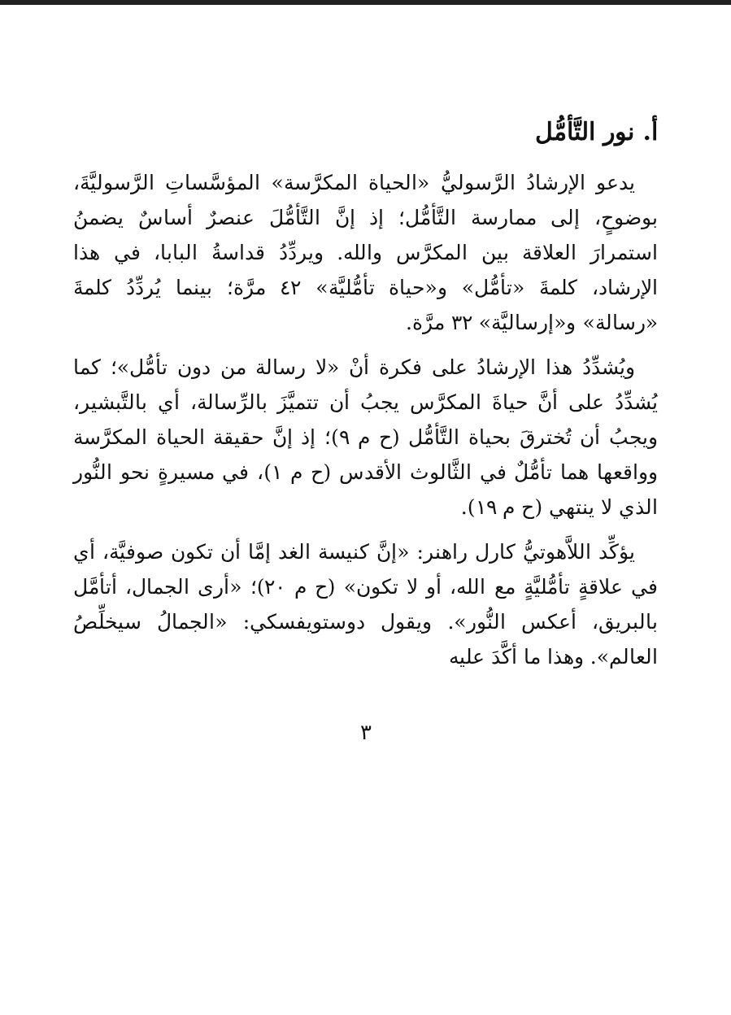أ. نور التَّأمُّل
يدعو الإرشادُ الرَّسوليُّ «الحياة المكرَّسة» المؤسَّساتِ الرَّسوليَّةَ، بوضوحٍ، إلى ممارسة التَّأمُّل؛ إذ إنَّ التَّأمُّلَ عنصرٌ أساسٌ يضمنُ استمرارَ العلاقة بين المكرَّس والله. ويردِّدُ قداسةُ البابا، في هذا الإرشاد، كلمةَ «تأمُّل» و«حياة تأمُّليَّة» ٤٢ مرَّة؛ بينما يُردِّدُ كلمةَ «رسالة» و«إرساليَّة» ٣٢ مرَّة.
ويُشدِّدُ هذا الإرشادُ على فكرة أنْ «لا رسالة من دون تأمُّل»؛ كما يُشدِّدُ على أنَّ حياةَ المكرَّس يجبُ أن تتميَّزَ بالرِّسالة، أي بالتَّبشير، ويجبُ أن تُخترقَ بحياة التَّأمُّل (ح م ٩)؛ إذ إنَّ حقيقة الحياة المكرَّسة وواقعها هما تأمُّلٌ في الثَّالوث الأقدس (ح م ١)، في مسيرةٍ نحو النُّور الذي لا ينتهي (ح م ١٩).
يؤكِّد اللاَّهوتيُّ كارل راهنر: «إنَّ كنيسة الغد إمَّا أن تكون صوفيَّة، أي في علاقةٍ تأمُّليَّةٍ مع الله، أو لا تكون» (ح م ٢٠)؛ «أرى الجمال، أتأمَّل بالبريق، أعكس النُّور». ويقول دوستويفسكي: «الجمالُ سيخلِّصُ العالم». وهذا ما أكَّدَ عليه
٣